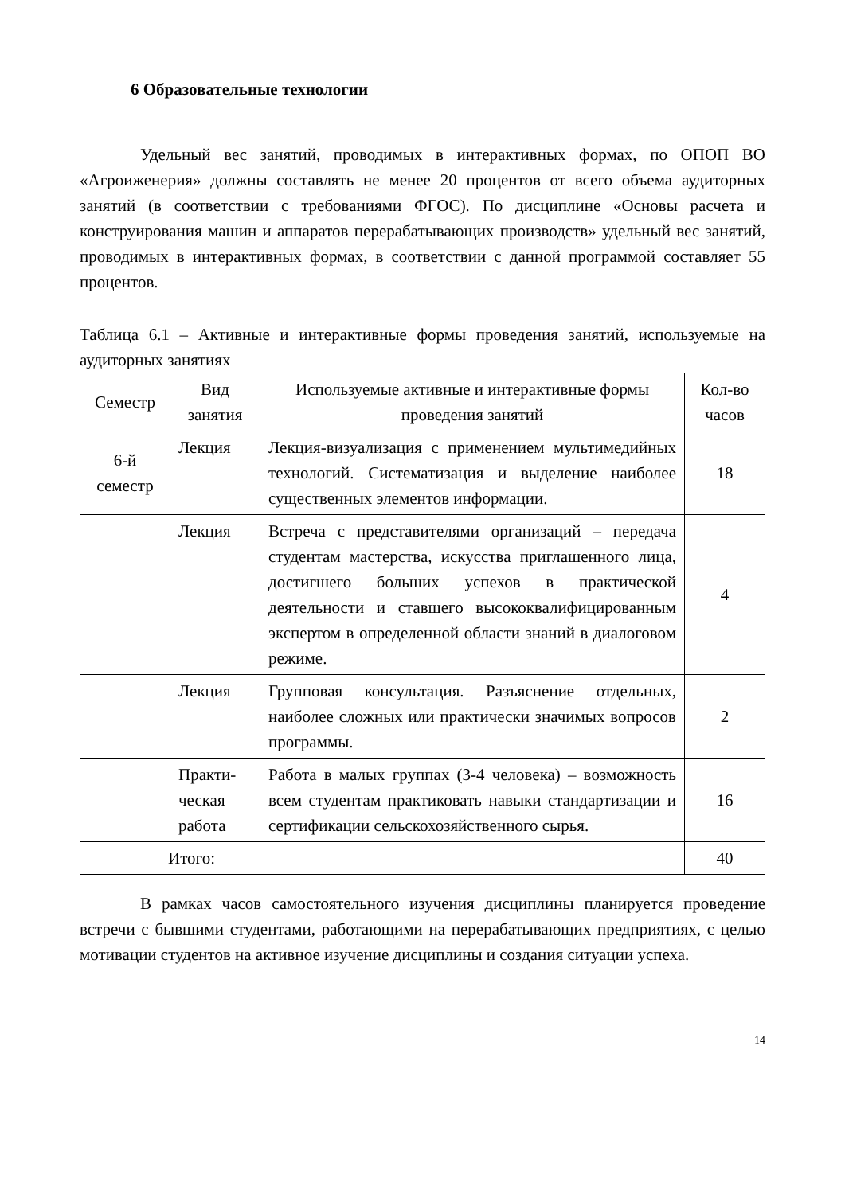6 Образовательные технологии
Удельный вес занятий, проводимых в интерактивных формах, по ОПОП ВО «Агроиженерия» должны составлять не менее 20 процентов от всего объема аудиторных занятий (в соответствии с требованиями ФГОС). По дисциплине «Основы расчета и конструирования машин и аппаратов перерабатывающих производств» удельный вес занятий, проводимых в интерактивных формах, в соответствии с данной программой составляет 55 процентов.
Таблица 6.1 – Активные и интерактивные формы проведения занятий, используемые на аудиторных занятиях
| Семестр | Вид занятия | Используемые активные и интерактивные формы проведения занятий | Кол-во часов |
| --- | --- | --- | --- |
| 6-й семестр | Лекция | Лекция-визуализация с применением мультимедийных технологий. Систематизация и выделение наиболее существенных элементов информации. | 18 |
| | Лекция | Встреча с представителями организаций – передача студентам мастерства, искусства приглашенного лица, достигшего больших успехов в практической деятельности и ставшего высококвалифицированным экспертом в определенной области знаний в диалоговом режиме. | 4 |
| | Лекция | Групповая консультация. Разъяснение отдельных, наиболее сложных или практически значимых вопросов программы. | 2 |
| | Практи-ческая работа | Работа в малых группах (3-4 человека) – возможность всем студентам практиковать навыки стандартизации и сертификации сельскохозяйственного сырья. | 16 |
| Итого: | | | 40 |
В рамках часов самостоятельного изучения дисциплины планируется проведение встречи с бывшими студентами, работающими на перерабатывающих предприятиях, с целью мотивации студентов на активное изучение дисциплины и создания ситуации успеха.
14